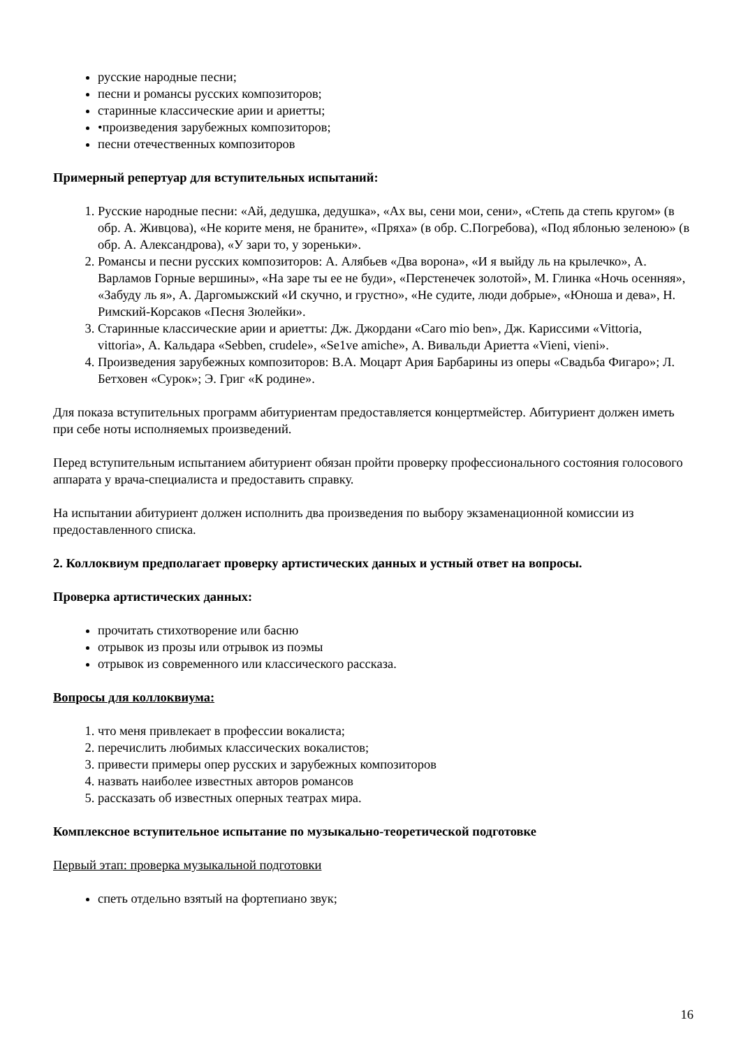русские народные песни;
песни и романсы русских композиторов;
старинные классические арии и ариетты;
•произведения зарубежных композиторов;
песни отечественных композиторов
Примерный репертуар для вступительных испытаний:
1. Русские народные песни: «Ай, дедушка, дедушка», «Ах вы, сени мои, сени», «Степь да степь кругом» (в обр. А. Живцова), «Не корите меня, не браните», «Пряха» (в обр. С.Погребова), «Под яблонью зеленою» (в обр. А. Александрова), «У зари то, у зореньки».
2. Романсы и песни русских композиторов: А. Алябьев «Два ворона», «И я выйду ль на крылечко», А. Варламов Горные вершины», «На заре ты ее не буди», «Перстенечек золотой», М. Глинка «Ночь осенняя», «Забуду ль я», А. Даргомыжский «И скучно, и грустно», «Не судите, люди добрые», «Юноша и дева», Н. Римский-Корсаков «Песня Зюлейки».
3. Старинные классические арии и ариетты: Дж. Джордани «Caro mio ben», Дж. Кариссими «Vittoria, vittoria», А. Кальдара «Sebben, crudele», «Se1ve amiche», А. Вивальди Ариетта «Vieni, vieni».
4. Произведения зарубежных композиторов: В.А. Моцарт Ария Барбарины из оперы «Свадьба Фигаро»; Л. Бетховен «Сурок»; Э. Григ «К родине».
Для показа вступительных программ абитуриентам предоставляется концертмейстер. Абитуриент должен иметь при себе ноты исполняемых произведений.
Перед вступительным испытанием абитуриент обязан пройти проверку профессионального состояния голосового аппарата у врача-специалиста и предоставить справку.
На испытании абитуриент должен исполнить два произведения по выбору экзаменационной комиссии из предоставленного списка.
2. Коллоквиум предполагает проверку артистических данных и устный ответ на вопросы.
Проверка артистических данных:
прочитать стихотворение или басню
отрывок из прозы или отрывок из поэмы
отрывок из современного или классического рассказа.
Вопросы для коллоквиума:
1. что меня привлекает в профессии вокалиста;
2. перечислить любимых классических вокалистов;
3. привести примеры опер русских и зарубежных композиторов
4. назвать наиболее известных авторов романсов
5. рассказать об известных оперных театрах мира.
Комплексное вступительное испытание по музыкально-теоретической подготовке
Первый этап: проверка музыкальной подготовки
спеть отдельно взятый на фортепиано звук;
16